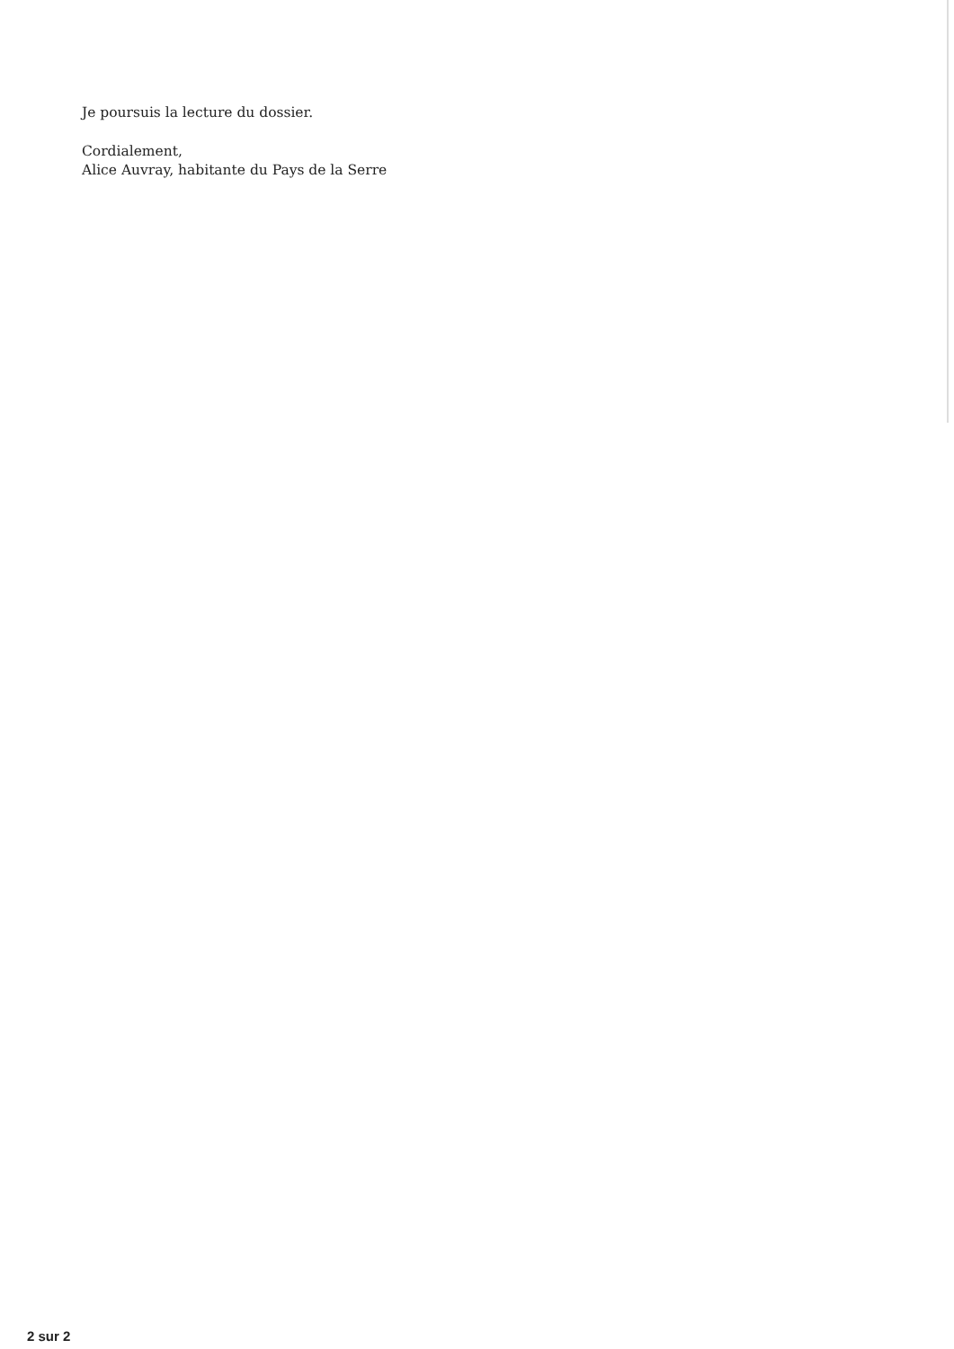Je poursuis la lecture du dossier.
Cordialement,
Alice Auvray, habitante du Pays de la Serre
2 sur 2